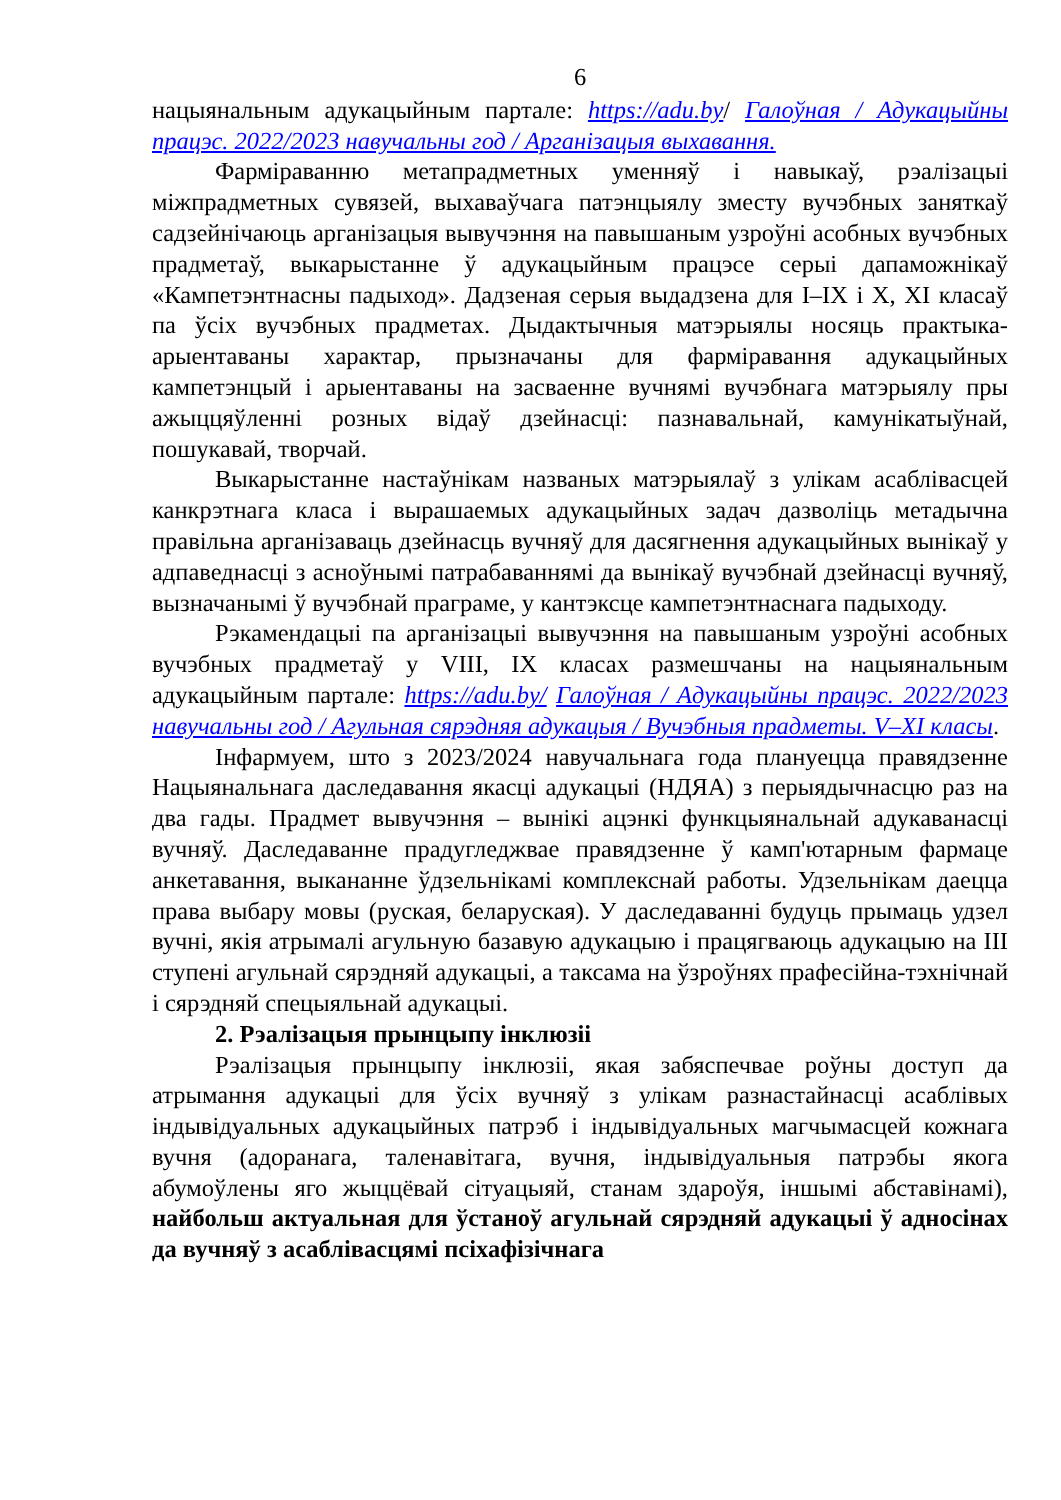6
нацыянальным адукацыйным партале: https://adu.by/ Галоўная / Адукацыйны працэс. 2022/2023 навучальны год / Арганізацыя выхавання.
Фарміраванню метапрадметных уменняў і навыкаў, рэалізацыі міжпрадметных сувязей, выхаваўчага патэнцыялу зместу вучэбных заняткаў садзейнічаюць арганізацыя вывучэння на павышаным узроўні асобных вучэбных прадметаў, выкарыстанне ў адукацыйным працэсе серыі дапаможнікаў «Кампетэнтнасны падыход». Дадзеная серыя выдадзена для I–IX і X, XI класаў па ўсіх вучэбных прадметах. Дыдактычныя матэрыялы носяць практыка-арыентаваны характар, прызначаны для фарміравання адукацыйных кампетэнцый і арыентаваны на засваенне вучнямі вучэбнага матэрыялу пры ажыццяўленні розных відаў дзейнасці: пазнавальнай, камунікатыўнай, пошукавай, творчай.
Выкарыстанне настаўнікам названых матэрыялаў з улікам асаблівасцей канкрэтнага класа і вырашаемых адукацыйных задач дазволіць метадычна правільна арганізаваць дзейнасць вучняў для дасягнення адукацыйных вынікаў у адпаведнасці з асноўнымі патрабаваннямі да вынікаў вучэбнай дзейнасці вучняў, вызначанымі ў вучэбнай праграме, у кантэксце кампетэнтнаснага падыходу.
Рэкамендацыі па арганізацыі вывучэння на павышаным узроўні асобных вучэбных прадметаў у VIII, IX класах размешчаны на нацыянальным адукацыйным партале: https://adu.by/ Галоўная / Адукацыйны працэс. 2022/2023 навучальны год / Агульная сярэдняя адукацыя / Вучэбныя прадметы. V–XI класы.
Інфармуем, што з 2023/2024 навучальнага года плануецца правядзенне Нацыянальнага даследавання якасці адукацыі (НДЯА) з перыядычнасцю раз на два гады. Прадмет вывучэння – вынікі ацэнкі функцыянальнай адукаванасці вучняў. Даследаванне прадугледжвае правядзенне ў камп'ютарным фармаце анкетавання, выкананне ўдзельнікамі комплекснай работы. Удзельнікам даецца права выбару мовы (руская, беларуская). У даследаванні будуць прымаць удзел вучні, якія атрымалі агульную базавую адукацыю і працягваюць адукацыю на III ступені агульнай сярэдняй адукацыі, а таксама на ўзроўнях прафесійна-тэхнічнай і сярэдняй спецыяльнай адукацыі.
2. Рэалізацыя прынцыпу інклюзіі
Рэалізацыя прынцыпу інклюзіі, якая забяспечвае роўны доступ да атрымання адукацыі для ўсіх вучняў з улікам разнастайнасці асаблівых індывідуальных адукацыйных патрэб і індывідуальных магчымасцей кожнага вучня (адоранага, таленавітага, вучня, індывідуальныя патрэбы якога абумоўлены яго жыццёвай сітуацыяй, станам здароўя, іншымі абставінамі), найбольш актуальная для ўстаноў агульнай сярэдняй адукацыі ў адносінах да вучняў з асаблівасцямі псіхафізічнага